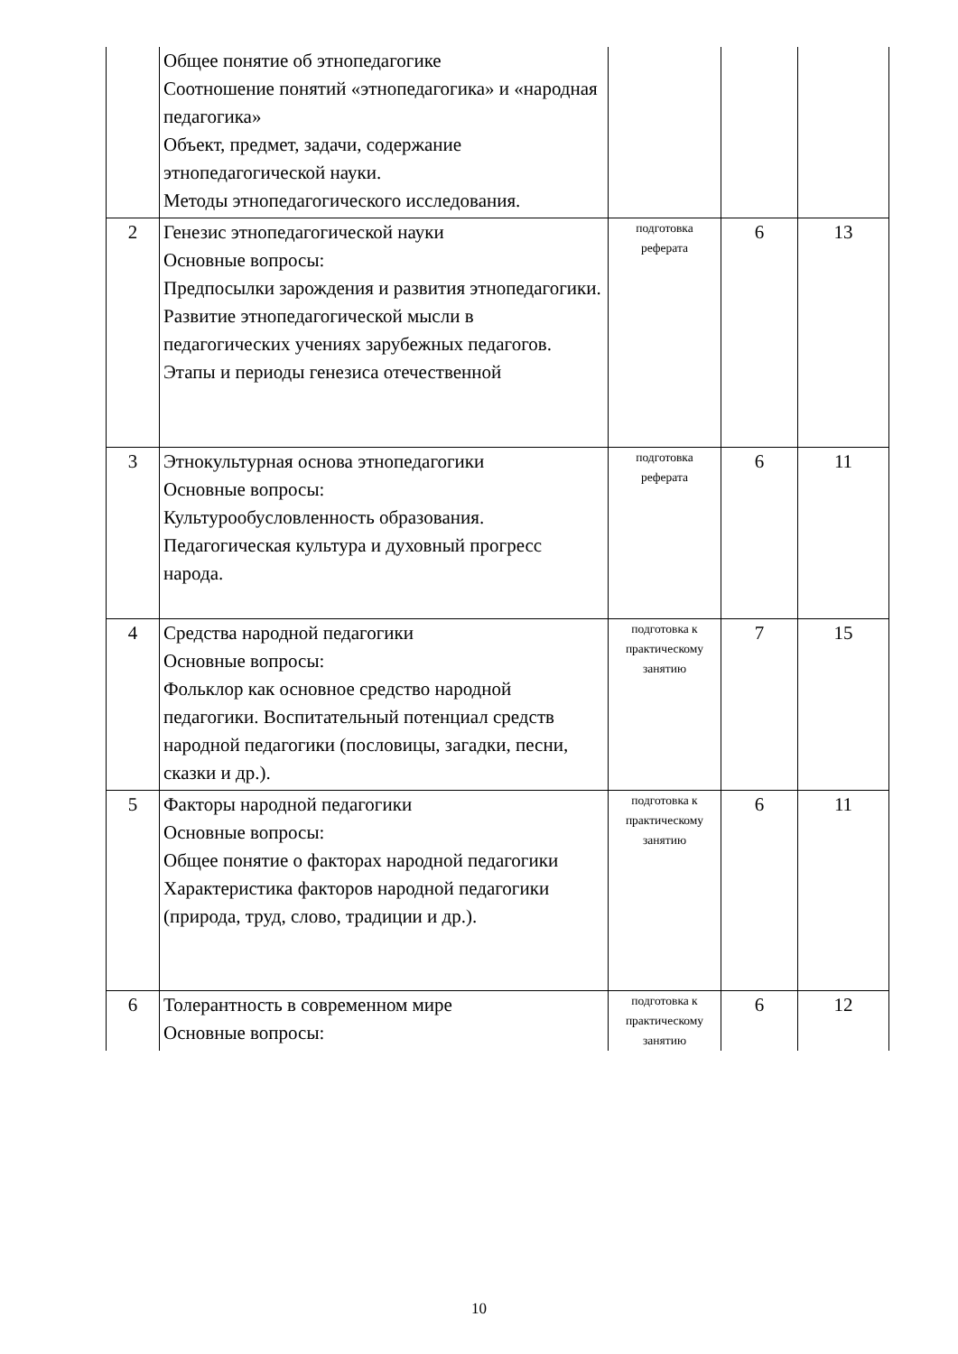| | Общее понятие об этнопедагогике Соотношение понятий «этнопедагогика» и «народная педагогика» Объект, предмет, задачи, содержание этнопедагогической науки. Методы этнопедагогического исследования. | | | |
| 2 | Генезис этнопедагогической науки Основные вопросы: Предпосылки зарождения и развития этнопедагогики. Развитие этнопедагогической мысли в педагогических учениях зарубежных педагогов. Этапы и периоды генезиса отечественной | подготовка реферата | 6 | 13 |
| 3 | Этнокультурная основа этнопедагогики Основные вопросы: Культурообусловленность образования. Педагогическая культура и духовный прогресс народа. | подготовка реферата | 6 | 11 |
| 4 | Средства народной педагогики Основные вопросы: Фольклор как основное средство народной педагогики. Воспитательный потенциал средств народной педагогики (пословицы, загадки, песни, сказки и др.). | подготовка к практическому занятию | 7 | 15 |
| 5 | Факторы народной педагогики Основные вопросы: Общее понятие о факторах народной педагогики Характеристика факторов народной педагогики (природа, труд, слово, традиции и др.). | подготовка к практическому занятию | 6 | 11 |
| 6 | Толерантность в современном мире Основные вопросы: | подготовка к практическому занятию | 6 | 12 |
10